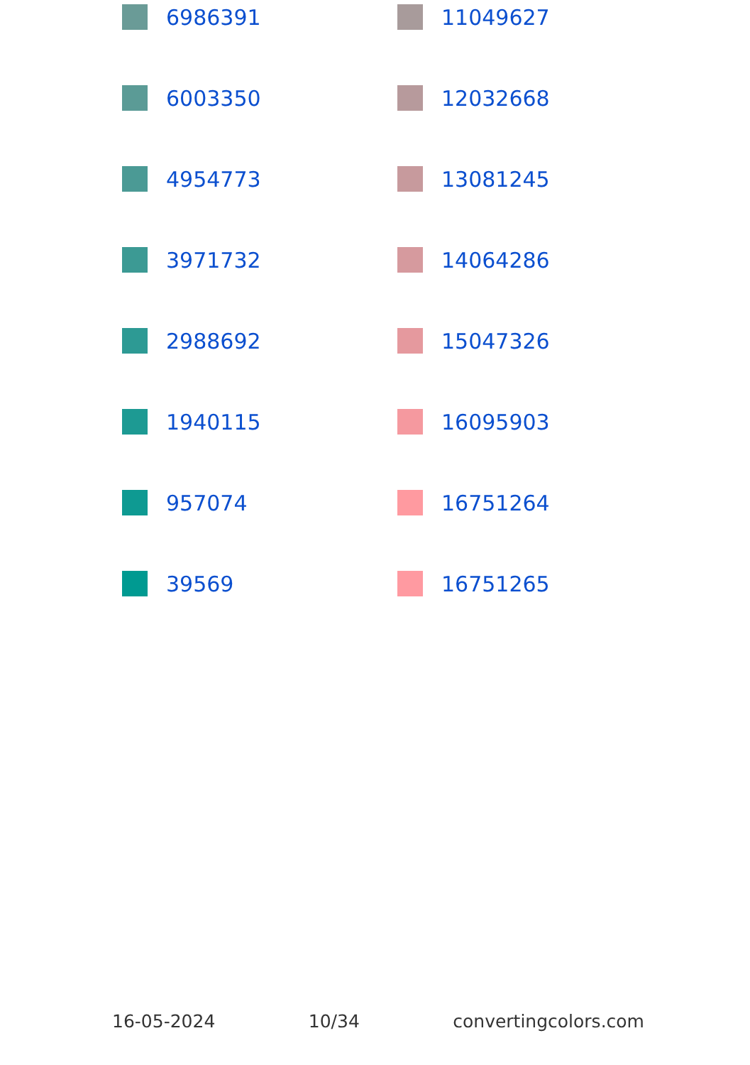6986391
11049627
6003350
12032668
4954773
13081245
3971732
14064286
2988692
15047326
1940115
16095903
957074
16751264
39569
16751265
16-05-2024 10/34 convertingcolors.com